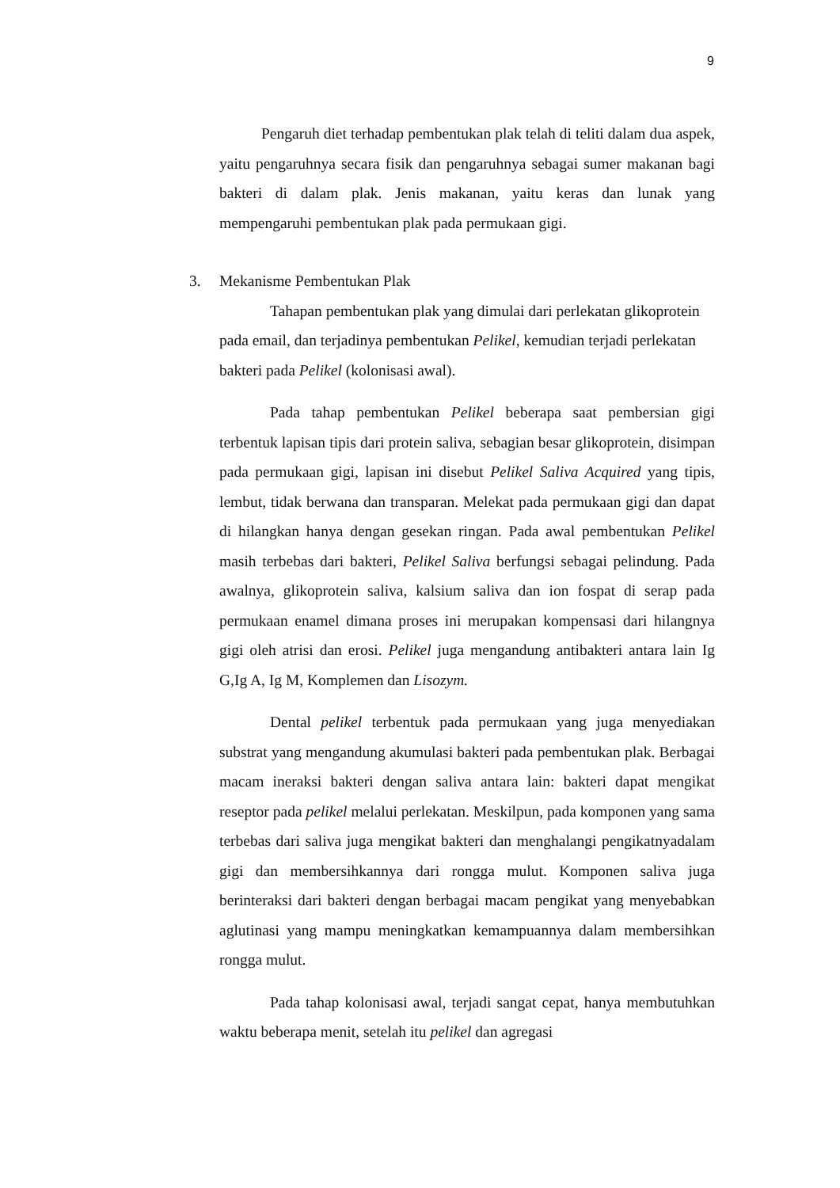9
Pengaruh diet terhadap pembentukan plak telah di teliti dalam dua aspek, yaitu pengaruhnya secara fisik dan pengaruhnya sebagai sumer makanan bagi bakteri di dalam plak. Jenis makanan, yaitu keras dan lunak yang mempengaruhi pembentukan plak pada permukaan gigi.
3. Mekanisme Pembentukan Plak
Tahapan pembentukan plak yang dimulai dari perlekatan glikoprotein pada email, dan terjadinya pembentukan Pelikel, kemudian terjadi perlekatan bakteri pada Pelikel (kolonisasi awal).
Pada tahap pembentukan Pelikel beberapa saat pembersian gigi terbentuk lapisan tipis dari protein saliva, sebagian besar glikoprotein, disimpan pada permukaan gigi, lapisan ini disebut Pelikel Saliva Acquired yang tipis, lembut, tidak berwana dan transparan. Melekat pada permukaan gigi dan dapat di hilangkan hanya dengan gesekan ringan. Pada awal pembentukan Pelikel masih terbebas dari bakteri, Pelikel Saliva berfungsi sebagai pelindung. Pada awalnya, glikoprotein saliva, kalsium saliva dan ion fospat di serap pada permukaan enamel dimana proses ini merupakan kompensasi dari hilangnya gigi oleh atrisi dan erosi. Pelikel juga mengandung antibakteri antara lain Ig G,Ig A, Ig M, Komplemen dan Lisozym.
Dental pelikel terbentuk pada permukaan yang juga menyediakan substrat yang mengandung akumulasi bakteri pada pembentukan plak. Berbagai macam ineraksi bakteri dengan saliva antara lain: bakteri dapat mengikat reseptor pada pelikel melalui perlekatan. Meskilpun, pada komponen yang sama terbebas dari saliva juga mengikat bakteri dan menghalangi pengikatnyadalam gigi dan membersihkannya dari rongga mulut. Komponen saliva juga berinteraksi dari bakteri dengan berbagai macam pengikat yang menyebabkan aglutinasi yang mampu meningkatkan kemampuannya dalam membersihkan rongga mulut.
Pada tahap kolonisasi awal, terjadi sangat cepat, hanya membutuhkan waktu beberapa menit, setelah itu pelikel dan agregasi